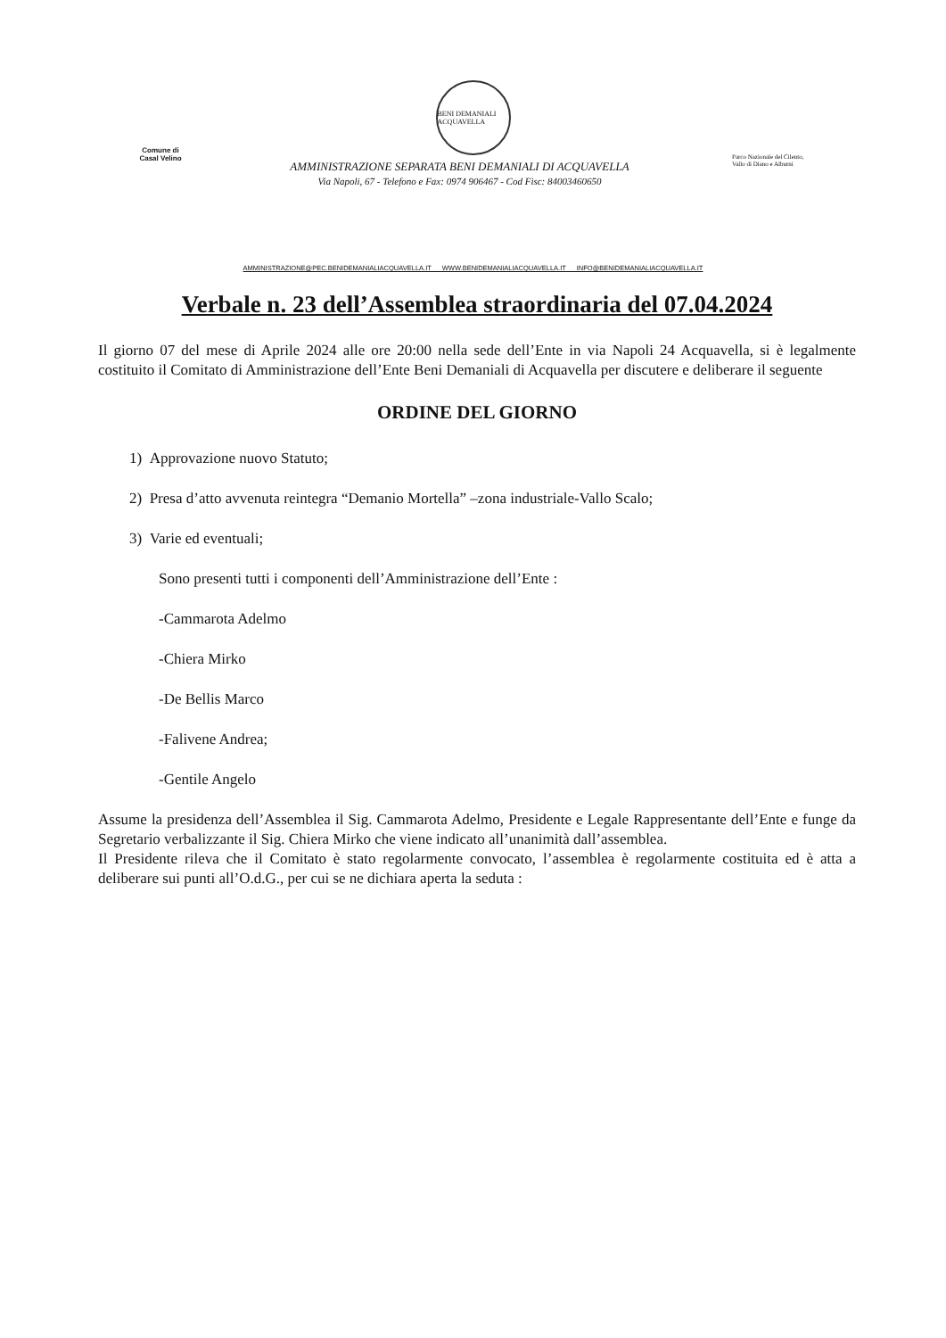BENI DEMANIALI ACQUAVELLA
Comune di
Casal Velino
AMMINISTRAZIONE SEPARATA BENI DEMANIALI DI ACQUAVELLA
Via Napoli, 67 - Telefono e Fax: 0974 906467 - Cod Fisc: 84003460650
Parco Nazionale del Cilento, Vallo di Diano e Alburni
AMMINISTRAZIONE@PEC.BENIDEMANIALIACQUAVELLA.IT WWW.BENIDEMANIALIACQUAVELLA.IT INFO@BENIDEMANIALIACQUAVELLA.IT
Verbale n. 23 dell’Assemblea straordinaria del 07.04.2024
Il giorno 07 del mese di Aprile 2024 alle ore 20:00 nella sede dell’Ente in via Napoli 24 Acquavella, si è legalmente costituito il Comitato di Amministrazione dell’Ente Beni Demaniali di Acquavella per discutere e deliberare il seguente
ORDINE DEL GIORNO
1) Approvazione nuovo Statuto;
2) Presa d’atto avvenuta reintegra “Demanio Mortella” –zona industriale-Vallo Scalo;
3) Varie ed eventuali;
Sono presenti tutti i componenti dell’Amministrazione dell’Ente :
-Cammarota Adelmo
-Chiera Mirko
-De Bellis Marco
-Falivene Andrea;
-Gentile Angelo
Assume la presidenza dell’Assemblea il Sig. Cammarota Adelmo, Presidente e Legale Rappresentante dell’Ente e funge da Segretario verbalizzante il Sig. Chiera Mirko che viene indicato all’unanimità dall’assemblea.
Il Presidente rileva che il Comitato è stato regolarmente convocato, l’assemblea è regolarmente costituita ed è atta a deliberare sui punti all’O.d.G., per cui se ne dichiara aperta la seduta :